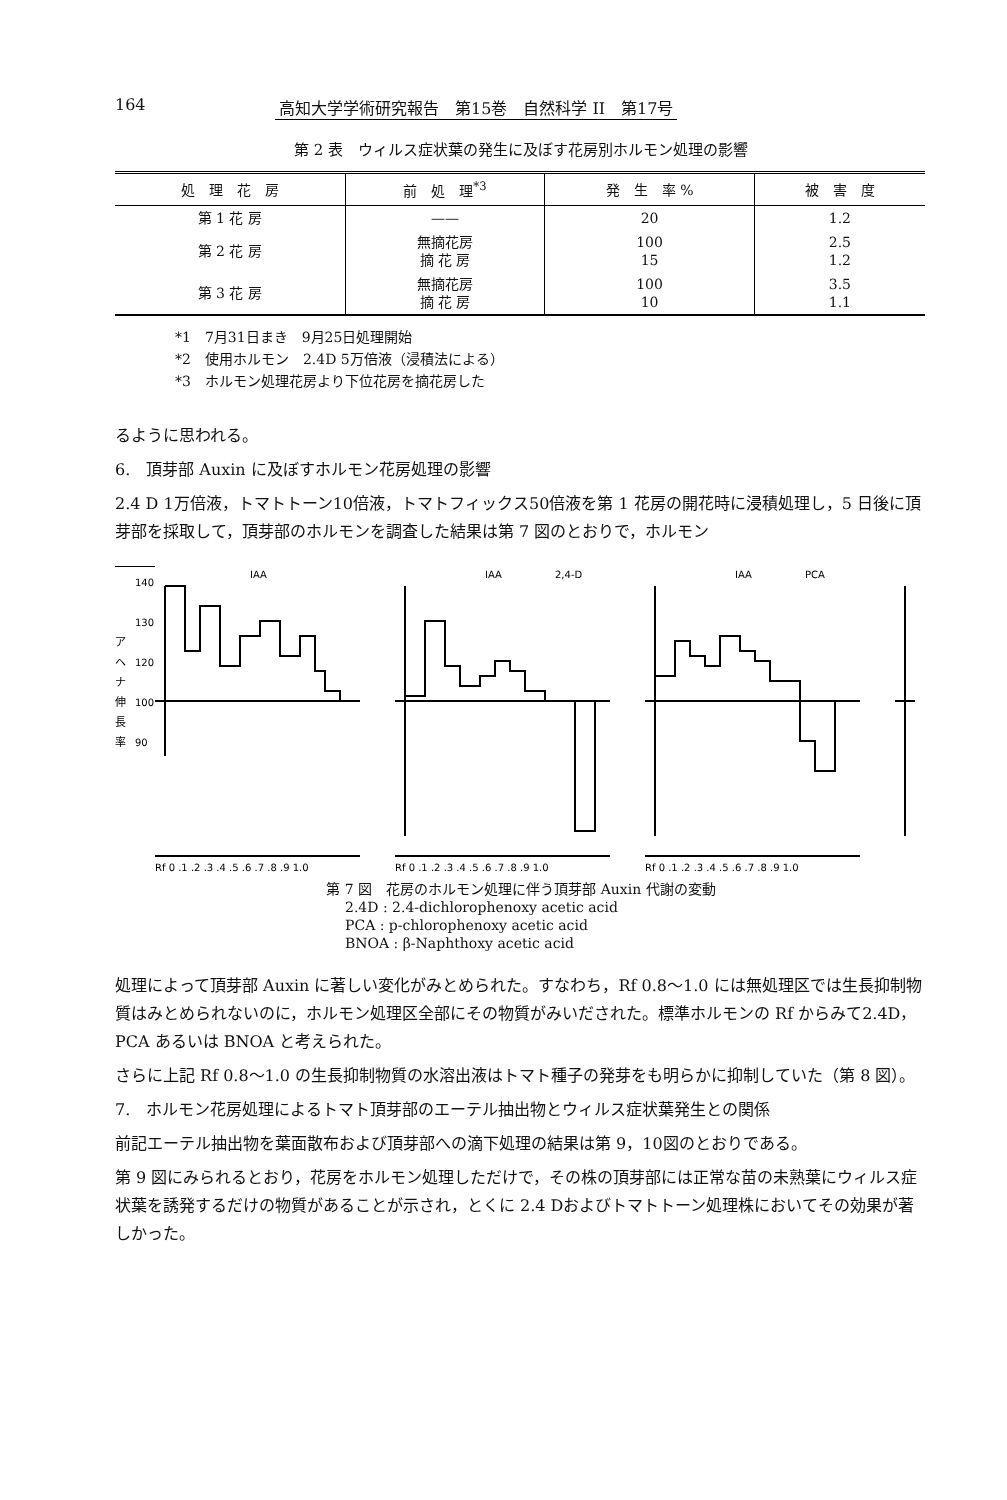164 高知大学学術研究報告　第15巻　自然科学 II　第17号
第 2 表　ウィルス症状葉の発生に及ぼす花房別ホルモン処理の影響
| 処 理 花 房 | 前 処 理<sup>*3</sup> | 発 生 率 % | 被 害 度 |
| --- | --- | --- | --- |
| 第 1 花 房 | —— | 20 | 1.2 |
| 第 2 花 房 | 無摘花房 摘 花 房 | 100 15 | 2.5 1.2 |
| 第 3 花 房 | 無摘花房 摘 花 房 | 100 10 | 3.5 1.1 |
*1　7月31日まき　9月25日処理開始
*2　使用ホルモン　2.4D 5万倍液（浸積法による）
*3　ホルモン処理花房より下位花房を摘花房した
るように思われる。
6.　頂芽部 Auxin に及ぼすホルモン花房処理の影響
2.4 D 1万倍液，トマトトーン10倍液，トマトフィックス50倍液を第 1 花房の開花時に浸積処理し，5 日後に頂芽部を採取して，頂芽部のホルモンを調査した結果は第 7 図のとおりで，ホルモン
ア
ヘ
ナ
伸
長
率
140
130
120
100
90
IAA
IAA
2,4-D
IAA
PCA
Rf 0 .1 .2 .3 .4 .5 .6 .7 .8 .9 1.0
Rf 0 .1 .2 .3 .4 .5 .6 .7 .8 .9 1.0
Rf 0 .1 .2 .3 .4 .5 .6 .7 .8 .9 1.0
第 7 図　花房のホルモン処理に伴う頂芽部 Auxin 代謝の変動
2.4D : 2.4-dichlorophenoxy acetic acid
PCA : p-chlorophenoxy acetic acid
BNOA : β-Naphthoxy acetic acid
処理によって頂芽部 Auxin に著しい変化がみとめられた。すなわち，Rf 0.8～1.0 には無処理区では生長抑制物質はみとめられないのに，ホルモン処理区全部にその物質がみいだされた。標準ホルモンの Rf からみて2.4D，PCA あるいは BNOA と考えられた。
さらに上記 Rf 0.8～1.0 の生長抑制物質の水溶出液はトマト種子の発芽をも明らかに抑制していた（第 8 図）。
7.　ホルモン花房処理によるトマト頂芽部のエーテル抽出物とウィルス症状葉発生との関係
前記エーテル抽出物を葉面散布および頂芽部への滴下処理の結果は第 9，10図のとおりである。
第 9 図にみられるとおり，花房をホルモン処理しただけで，その株の頂芽部には正常な苗の未熟葉にウィルス症状葉を誘発するだけの物質があることが示され，とくに 2.4 Dおよびトマトトーン処理株においてその効果が著しかった。